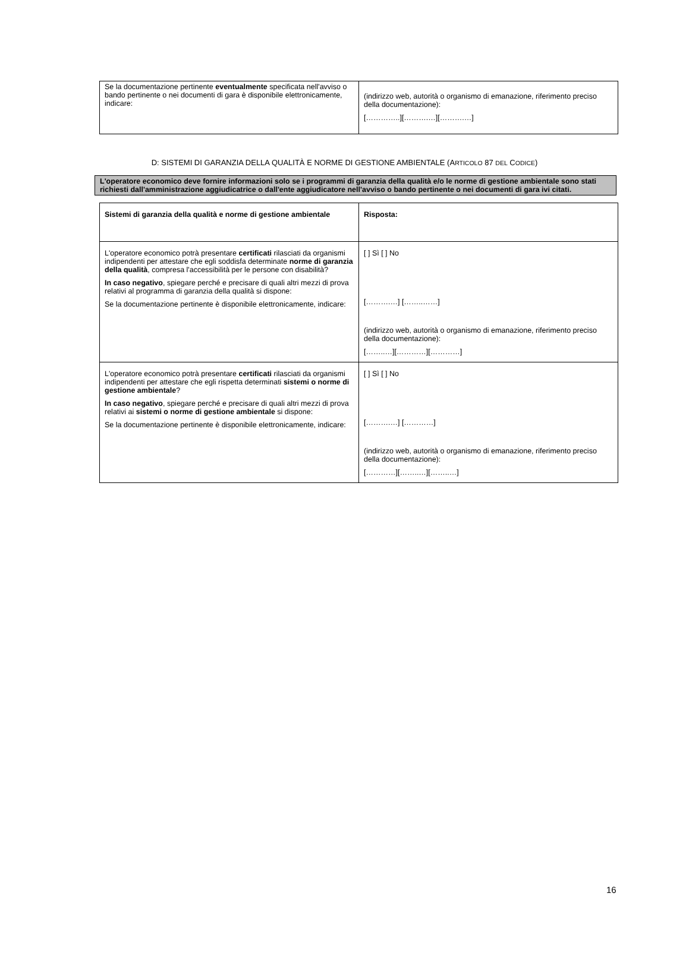| Se la documentazione pertinente eventualmente specificata nell'avviso o bando pertinente o nei documenti di gara è disponibile elettronicamente, indicare: | (indirizzo web, autorità o organismo di emanazione, riferimento preciso della documentazione): […………..][……….…][……….…] |
D: SISTEMI DI GARANZIA DELLA QUALITÀ E NORME DI GESTIONE AMBIENTALE (ARTICOLO 87 DEL CODICE)
L'operatore economico deve fornire informazioni solo se i programmi di garanzia della qualità e/o le norme di gestione ambientale sono stati richiesti dall'amministrazione aggiudicatrice o dall'ente aggiudicatore nell'avviso o bando pertinente o nei documenti di gara ivi citati.
| Sistemi di garanzia della qualità e norme di gestione ambientale | Risposta: |
| L'operatore economico potrà presentare certificati rilasciati da organismi indipendenti per attestare che egli soddisfa determinate norme di garanzia della qualità , compresa l'accessibilità per le persone con disabilità? In caso negativo , spiegare perché e precisare di quali altri mezzi di prova relativi al programma di garanzia della qualità si dispone: Se la documentazione pertinente è disponibile elettronicamente, indicare: | [ ] Sì [ ] No [……….…] [……..……] (indirizzo web, autorità o organismo di emanazione, riferimento preciso della documentazione): [……..…][…………][…………] |
| L'operatore economico potrà presentare certificati rilasciati da organismi indipendenti per attestare che egli rispetta determinati sistemi o norme di gestione ambientale ? In caso negativo , spiegare perché e precisare di quali altri mezzi di prova relativi ai sistemi o norme di gestione ambientale si dispone: Se la documentazione pertinente è disponibile elettronicamente, indicare: | [ ] Sì [ ] No [……….…] […………] (indirizzo web, autorità o organismo di emanazione, riferimento preciso della documentazione): […………][……..…][……..…] |
16